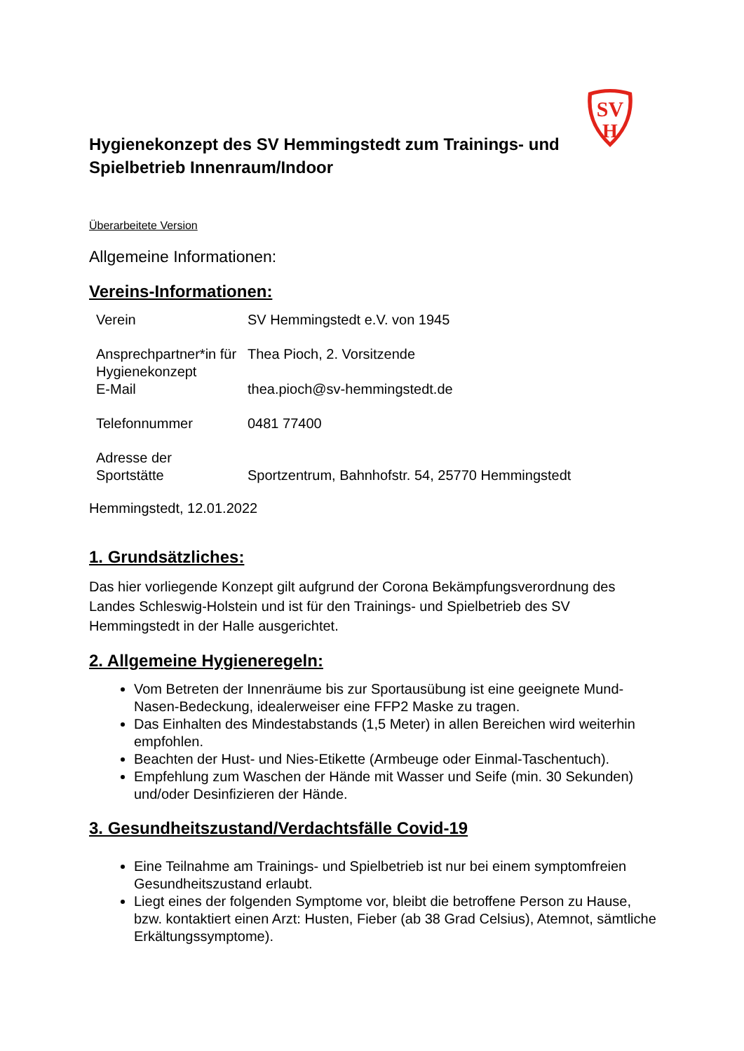SV
H
Hygienekonzept des SV Hemmingstedt zum Trainings- und
Spielbetrieb Innenraum/Indoor
Überarbeitete Version
Allgemeine Informationen:
Vereins-Informationen:
| Verein | SV Hemmingstedt e.V. von 1945 |
| Ansprechpartner*in für Hygienekonzept | Thea Pioch, 2. Vorsitzende |
| E-Mail | thea.pioch@sv-hemmingstedt.de |
| Telefonnummer | 0481 77400 |
| Adresse der Sportstätte | Sportzentrum, Bahnhofstr. 54, 25770 Hemmingstedt |
Hemmingstedt, 12.01.2022
1. Grundsätzliches:
Das hier vorliegende Konzept gilt aufgrund der Corona Bekämpfungsverordnung des Landes Schleswig-Holstein und ist für den Trainings- und Spielbetrieb des SV Hemmingstedt in der Halle ausgerichtet.
2. Allgemeine Hygieneregeln:
Vom Betreten der Innenräume bis zur Sportausübung ist eine geeignete Mund-Nasen-Bedeckung, idealerweiser eine FFP2 Maske zu tragen.
Das Einhalten des Mindestabstands (1,5 Meter) in allen Bereichen wird weiterhin empfohlen.
Beachten der Hust- und Nies-Etikette (Armbeuge oder Einmal-Taschentuch).
Empfehlung zum Waschen der Hände mit Wasser und Seife (min. 30 Sekunden) und/oder Desinfizieren der Hände.
3. Gesundheitszustand/Verdachtsfälle Covid-19
Eine Teilnahme am Trainings- und Spielbetrieb ist nur bei einem symptomfreien Gesundheitszustand erlaubt.
Liegt eines der folgenden Symptome vor, bleibt die betroffene Person zu Hause, bzw. kontaktiert einen Arzt: Husten, Fieber (ab 38 Grad Celsius), Atemnot, sämtliche Erkältungssymptome).